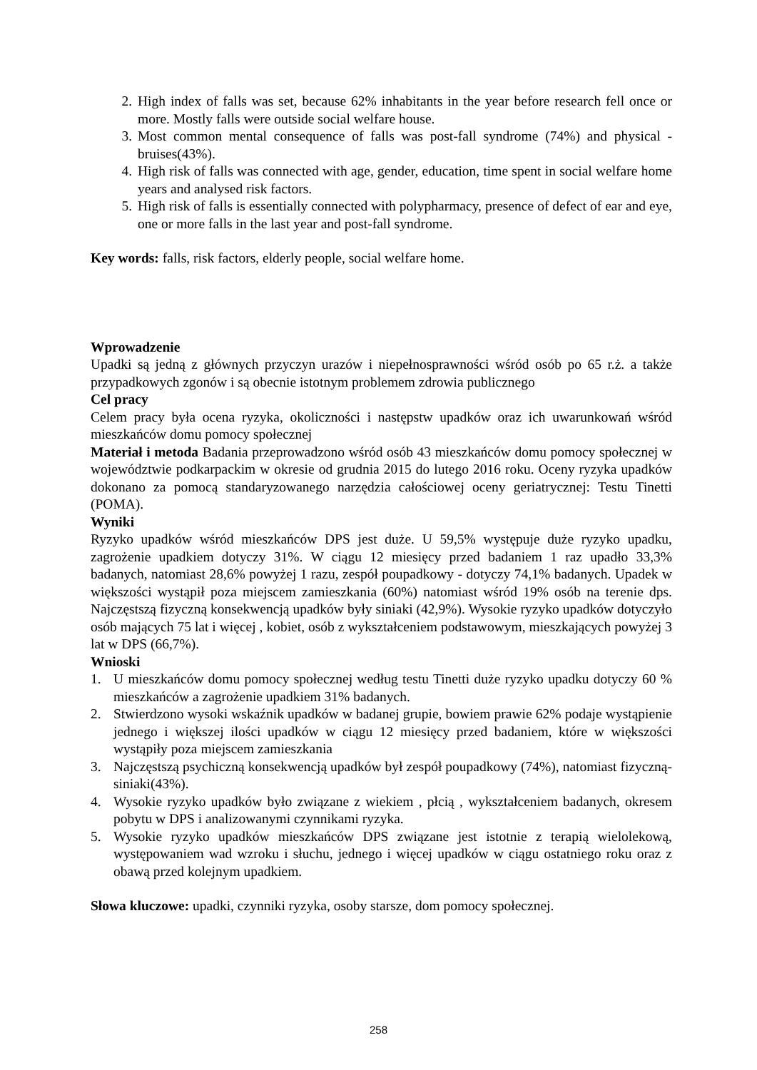2. High index of falls was set, because 62% inhabitants in the year before research fell once or more. Mostly falls were outside social welfare house.
3. Most common mental consequence of falls was post-fall syndrome (74%) and physical - bruises(43%).
4. High risk of falls was connected with age, gender, education, time spent in social welfare home years and analysed risk factors.
5. High risk of falls is essentially connected with polypharmacy, presence of defect of ear and eye, one or more falls in the last year and post-fall syndrome.
Key words: falls, risk factors, elderly people, social welfare home.
Wprowadzenie
Upadki są jedną z głównych przyczyn urazów i niepełnosprawności wśród osób po 65 r.ż. a także przypadkowych zgonów i są obecnie istotnym problemem zdrowia publicznego
Cel pracy
Celem pracy była ocena ryzyka, okoliczności i następstw upadków oraz ich uwarunkowań wśród mieszkańców domu pomocy społecznej
Materiał i metoda Badania przeprowadzono wśród osób 43 mieszkańców domu pomocy społecznej w województwie podkarpackim w okresie od grudnia 2015 do lutego 2016 roku. Oceny ryzyka upadków dokonano za pomocą standaryzowanego narzędzia całościowej oceny geriatrycznej: Testu Tinetti (POMA).
Wyniki
Ryzyko upadków wśród mieszkańców DPS jest duże. U 59,5% występuje duże ryzyko upadku, zagrożenie upadkiem dotyczy 31%. W ciągu 12 miesięcy przed badaniem 1 raz upadło 33,3% badanych, natomiast 28,6% powyżej 1 razu, zespół poupadkowy - dotyczy 74,1% badanych. Upadek w większości wystąpił poza miejscem zamieszkania (60%) natomiast wśród 19% osób na terenie dps. Najczęstszą fizyczną konsekwencją upadków były siniaki (42,9%). Wysokie ryzyko upadków dotyczyło osób mających 75 lat i więcej , kobiet, osób z wykształceniem podstawowym, mieszkających powyżej 3 lat w DPS (66,7%).
Wnioski
1. U mieszkańców domu pomocy społecznej według testu Tinetti duże ryzyko upadku dotyczy 60 % mieszkańców a zagrożenie upadkiem 31% badanych.
2. Stwierdzono wysoki wskaźnik upadków w badanej grupie, bowiem prawie 62% podaje wystąpienie jednego i większej ilości upadków w ciągu 12 miesięcy przed badaniem, które w większości wystąpiły poza miejscem zamieszkania
3. Najczęstszą psychiczną konsekwencją upadków był zespół poupadkowy (74%), natomiast fizyczną- siniaki(43%).
4. Wysokie ryzyko upadków było związane z wiekiem , płcią , wykształceniem badanych, okresem pobytu w DPS i analizowanymi czynnikami ryzyka.
5. Wysokie ryzyko upadków mieszkańców DPS związane jest istotnie z terapią wielolekową, występowaniem wad wzroku i słuchu, jednego i więcej upadków w ciągu ostatniego roku oraz z obawą przed kolejnym upadkiem.
Słowa kluczowe: upadki, czynniki ryzyka, osoby starsze, dom pomocy społecznej.
258